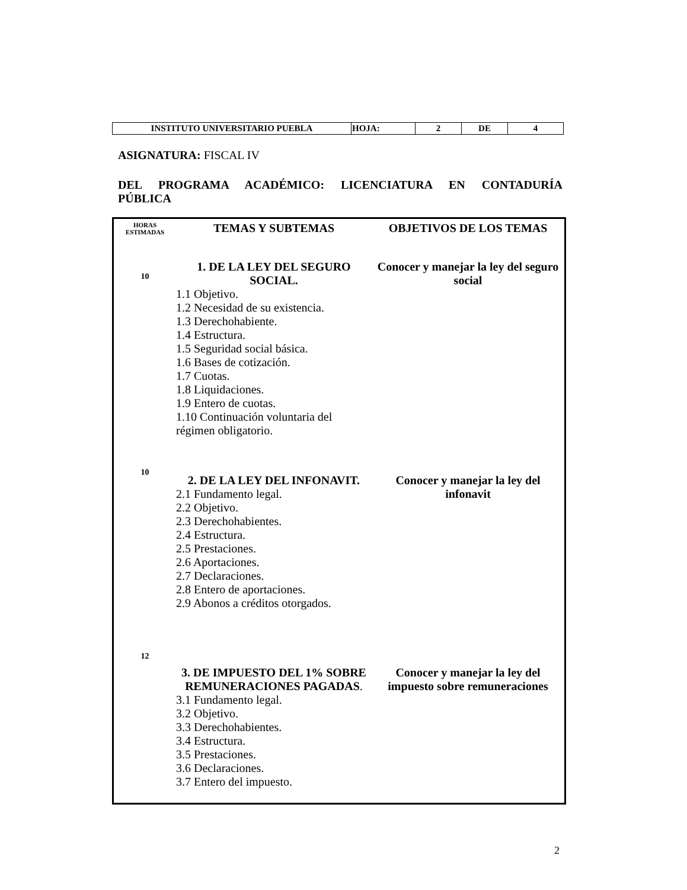| INSTITUTO UNIVERSITARIO PUEBLA | HOJA: | 2 | DE | 4 |
ASIGNATURA: FISCAL IV
DEL PROGRAMA ACADÉMICO: LICENCIATURA EN CONTADURÍA
PÚBLICA
| HORAS ESTIMADAS | TEMAS Y SUBTEMAS | OBJETIVOS DE LOS TEMAS |
| 10 | 1. DE LA LEY DEL SEGURO SOCIAL. 1.1 Objetivo. 1.2 Necesidad de su existencia. 1.3 Derechohabiente. 1.4 Estructura. 1.5 Seguridad social básica. 1.6 Bases de cotización. 1.7 Cuotas. 1.8 Liquidaciones. 1.9 Entero de cuotas. 1.10 Continuación voluntaria del régimen obligatorio. | Conocer y manejar la ley del seguro social |
| 10 | 2. DE LA LEY DEL INFONAVIT. 2.1 Fundamento legal. 2.2 Objetivo. 2.3 Derechohabientes. 2.4 Estructura. 2.5 Prestaciones. 2.6 Aportaciones. 2.7 Declaraciones. 2.8 Entero de aportaciones. 2.9 Abonos a créditos otorgados. | Conocer y manejar la ley del infonavit |
| 12 | 3. DE IMPUESTO DEL 1% SOBRE REMUNERACIONES PAGADAS . 3.1 Fundamento legal. 3.2 Objetivo. 3.3 Derechohabientes. 3.4 Estructura. 3.5 Prestaciones. 3.6 Declaraciones. 3.7 Entero del impuesto. | Conocer y manejar la ley del impuesto sobre remuneraciones |
2